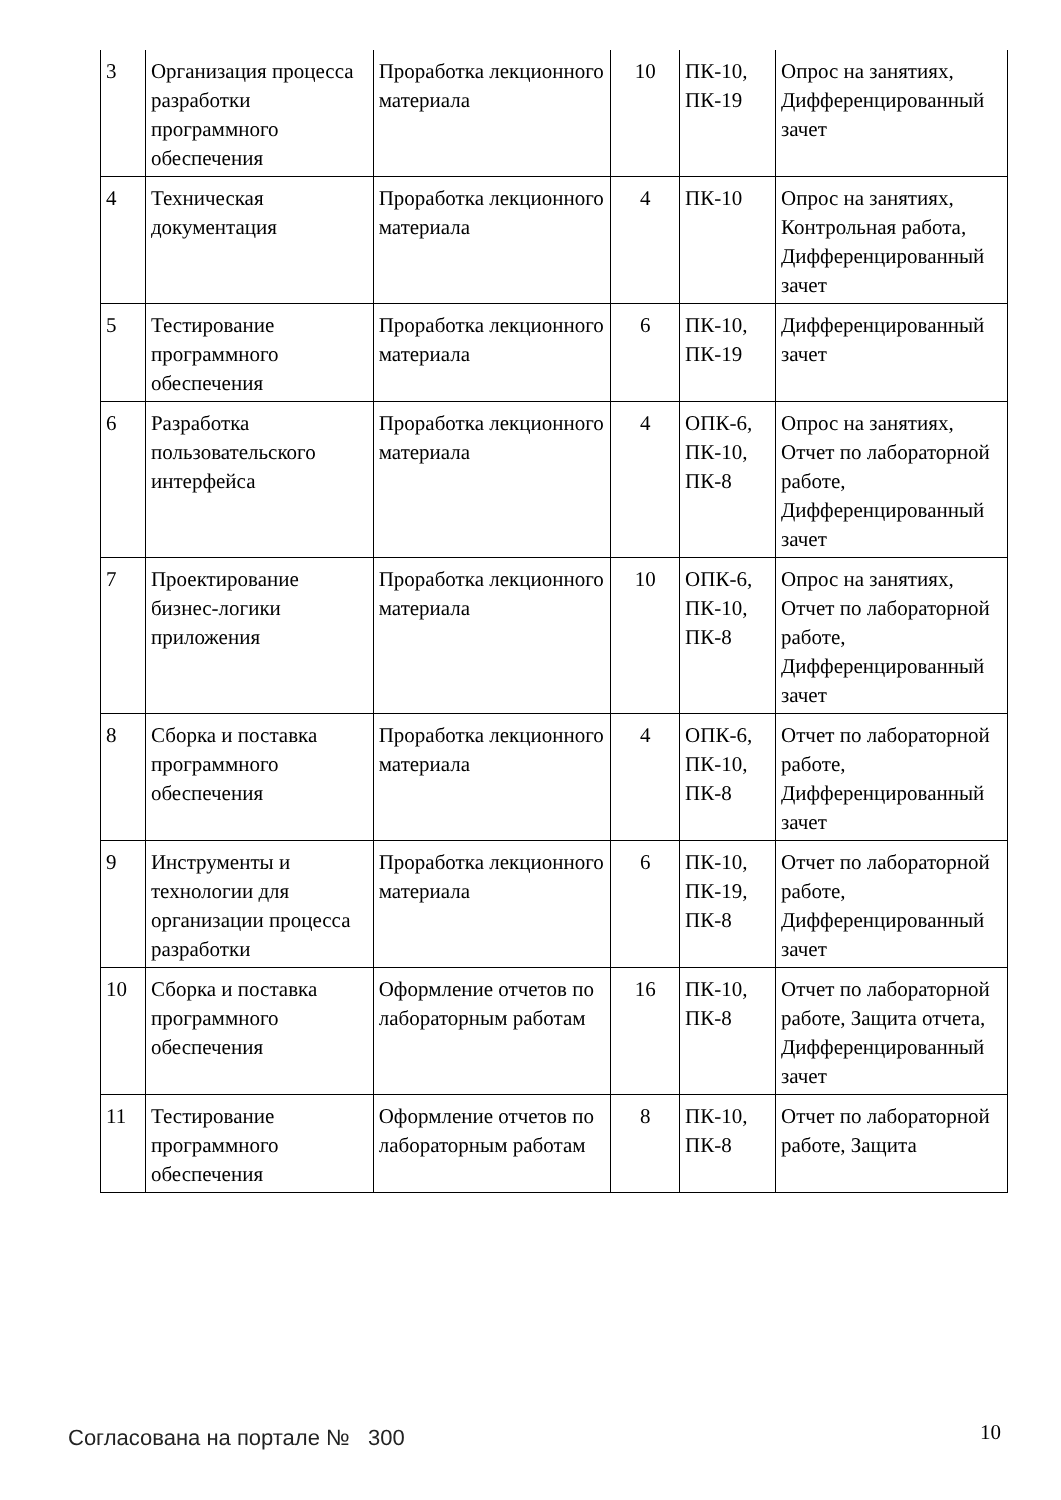| 3 | Организация процесса разработки программного обеспечения | Проработка лекционного материала | 10 | ПК-10, ПК-19 | Опрос на занятиях, Дифференцированный зачет |
| 4 | Техническая документация | Проработка лекционного материала | 4 | ПК-10 | Опрос на занятиях, Контрольная работа, Дифференцированный зачет |
| 5 | Тестирование программного обеспечения | Проработка лекционного материала | 6 | ПК-10, ПК-19 | Дифференцированный зачет |
| 6 | Разработка пользовательского интерфейса | Проработка лекционного материала | 4 | ОПК-6, ПК-10, ПК-8 | Опрос на занятиях, Отчет по лабораторной работе, Дифференцированный зачет |
| 7 | Проектирование бизнес-логики приложения | Проработка лекционного материала | 10 | ОПК-6, ПК-10, ПК-8 | Опрос на занятиях, Отчет по лабораторной работе, Дифференцированный зачет |
| 8 | Сборка и поставка программного обеспечения | Проработка лекционного материала | 4 | ОПК-6, ПК-10, ПК-8 | Отчет по лабораторной работе, Дифференцированный зачет |
| 9 | Инструменты и технологии для организации процесса разработки | Проработка лекционного материала | 6 | ПК-10, ПК-19, ПК-8 | Отчет по лабораторной работе, Дифференцированный зачет |
| 10 | Сборка и поставка программного обеспечения | Оформление отчетов по лабораторным работам | 16 | ПК-10, ПК-8 | Отчет по лабораторной работе, Защита отчета, Дифференцированный зачет |
| 11 | Тестирование программного обеспечения | Оформление отчетов по лабораторным работам | 8 | ПК-10, ПК-8 | Отчет по лабораторной работе, Защита |
Согласована на портале № 300 10